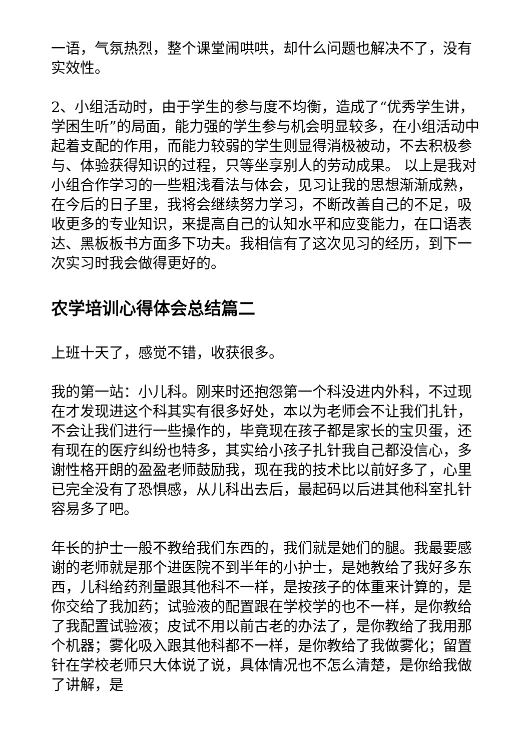一语，气氛热烈，整个课堂闹哄哄，却什么问题也解决不了，没有实效性。
2、小组活动时，由于学生的参与度不均衡，造成了“优秀学生讲，学困生听”的局面，能力强的学生参与机会明显较多，在小组活动中起着支配的作用，而能力较弱的学生则显得消极被动，不去积极参与、体验获得知识的过程，只等坐享别人的劳动成果。 以上是我对小组合作学习的一些粗浅看法与体会，见习让我的思想渐渐成熟，在今后的日子里，我将会继续努力学习，不断改善自己的不足，吸收更多的专业知识，来提高自己的认知水平和应变能力，在口语表达、黑板板书方面多下功夫。我相信有了这次见习的经历，到下一次实习时我会做得更好的。
农学培训心得体会总结篇二
上班十天了，感觉不错，收获很多。
我的第一站：小儿科。刚来时还抱怨第一个科没进内外科，不过现在才发现进这个科其实有很多好处，本以为老师会不让我们扎针，不会让我们进行一些操作的，毕竟现在孩子都是家长的宝贝蛋，还有现在的医疗纠纷也特多，其实给小孩子扎针我自己都没信心，多谢性格开朗的盈盈老师鼓励我，现在我的技术比以前好多了，心里已完全没有了恐惧感，从儿科出去后，最起码以后进其他科室扎针容易多了吧。
年长的护士一般不教给我们东西的，我们就是她们的腿。我最要感谢的老师就是那个进医院不到半年的小护士，是她教给了我好多东西，儿科给药剂量跟其他科不一样，是按孩子的体重来计算的，是你交给了我加药；试验液的配置跟在学校学的也不一样，是你教给了我配置试验液；皮试不用以前古老的办法了，是你教给了我用那个机器；雾化吸入跟其他科都不一样，是你教给了我做雾化；留置针在学校老师只大体说了说，具体情况也不怎么清楚，是你给我做了讲解，是